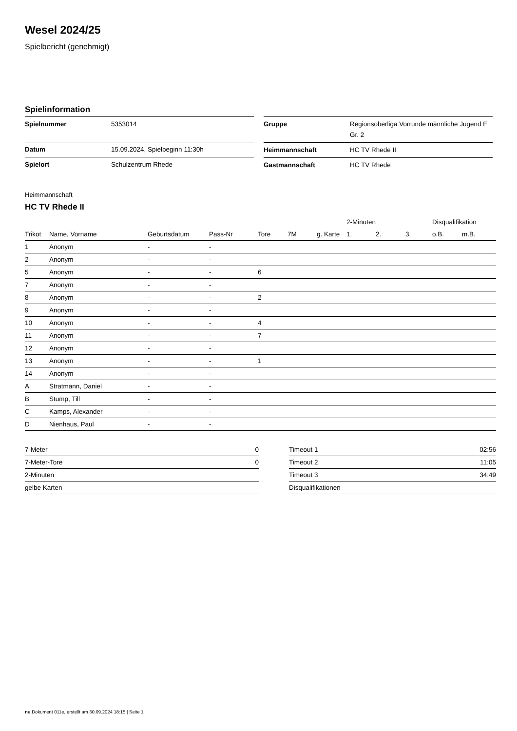Wesel 2024/25
Spielbericht (genehmigt)
Spielinformation
| Spielnummer | 5353014 |
| Datum | 15.09.2024, Spielbeginn 11:30h |
| Spielort | Schulzentrum Rhede |
| Gruppe | Regionsoberliga Vorrunde männliche Jugend E Gr. 2 |
| Heimmannschaft | HC TV Rhede II |
| Gastmannschaft | HC TV Rhede |
Heimmannschaft
HC TV Rhede II
| | | | | | | | 2-Minuten | | | Disqualifikation | |
| --- | --- | --- | --- | --- | --- | --- | --- | --- | --- | --- | --- |
| Trikot | Name, Vorname | Geburtsdatum | Pass-Nr | Tore | 7M | g. Karte | 1. | 2. | 3. | o.B. | m.B. |
| 1 | Anonym | - | - | | | | | | | | |
| 2 | Anonym | - | - | | | | | | | | |
| 5 | Anonym | - | - | 6 | | | | | | | |
| 7 | Anonym | - | - | | | | | | | | |
| 8 | Anonym | - | - | 2 | | | | | | | |
| 9 | Anonym | - | - | | | | | | | | |
| 10 | Anonym | - | - | 4 | | | | | | | |
| 11 | Anonym | - | - | 7 | | | | | | | |
| 12 | Anonym | - | - | | | | | | | | |
| 13 | Anonym | - | - | 1 | | | | | | | |
| 14 | Anonym | - | - | | | | | | | | |
| A | Stratmann, Daniel | - | - | | | | | | | | |
| B | Stump, Till | - | - | | | | | | | | |
| C | Kamps, Alexander | - | - | | | | | | | | |
| D | Nienhaus, Paul | - | - | | | | | | | | |
| 7-Meter | 0 |
| 7-Meter-Tore | 0 |
| 2-Minuten | |
| gelbe Karten | |
| Timeout 1 | 02:56 |
| Timeout 2 | 11:05 |
| Timeout 3 | 34:49 |
| Disqualifikationen | |
nu.Dokument 011e, erstellt am 30.09.2024 18:15 | Seite 1